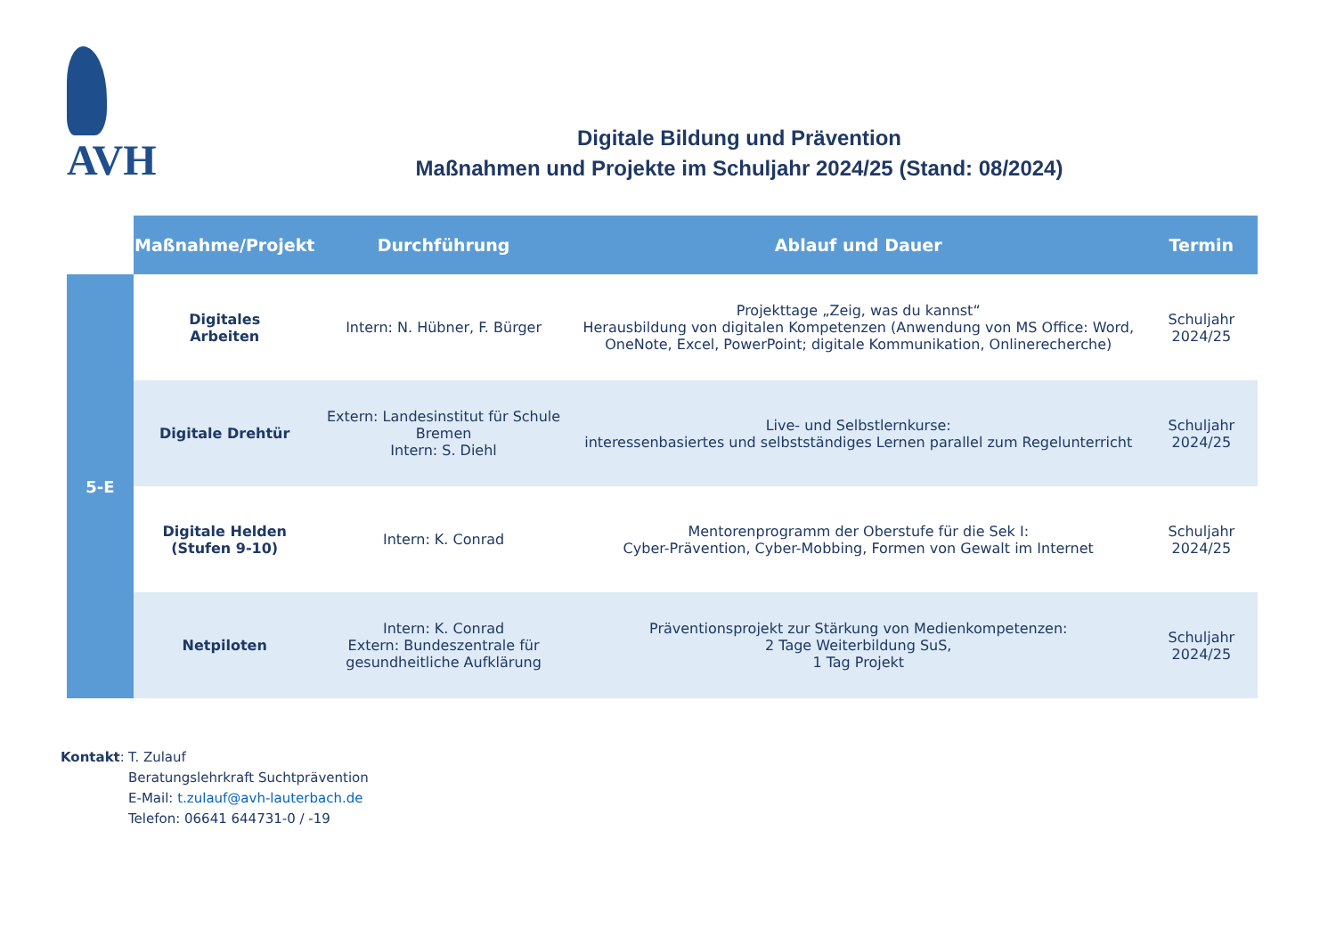AVH
Digitale Bildung und Prävention
Maßnahmen und Projekte im Schuljahr 2024/25 (Stand: 08/2024)
| | Maßnahme/Projekt | Durchführung | Ablauf und Dauer | Termin |
| --- | --- | --- | --- | --- |
| 5-E | Digitales Arbeiten | Intern: N. Hübner, F. Bürger | Projekttage „Zeig, was du kannst“ Herausbildung von digitalen Kompetenzen (Anwendung von MS Office: Word, OneNote, Excel, PowerPoint; digitale Kommunikation, Onlinerecherche) | Schuljahr 2024/25 |
| | Digitale Drehtür | Extern: Landesinstitut für Schule Bremen Intern: S. Diehl | Live- und Selbstlernkurse: interessenbasiertes und selbstständiges Lernen parallel zum Regelunterricht | Schuljahr 2024/25 |
| | Digitale Helden (Stufen 9-10) | Intern: K. Conrad | Mentorenprogramm der Oberstufe für die Sek I: Cyber-Prävention, Cyber-Mobbing, Formen von Gewalt im Internet | Schuljahr 2024/25 |
| | Netpiloten | Intern: K. Conrad Extern: Bundeszentrale für gesundheitliche Aufklärung | Präventionsprojekt zur Stärkung von Medienkompetenzen: 2 Tage Weiterbildung SuS, 1 Tag Projekt | Schuljahr 2024/25 |
Kontakt: T. Zulauf
Beratungslehrkraft Suchtprävention
E-Mail: t.zulauf@avh-lauterbach.de
Telefon: 06641 644731-0 / -19